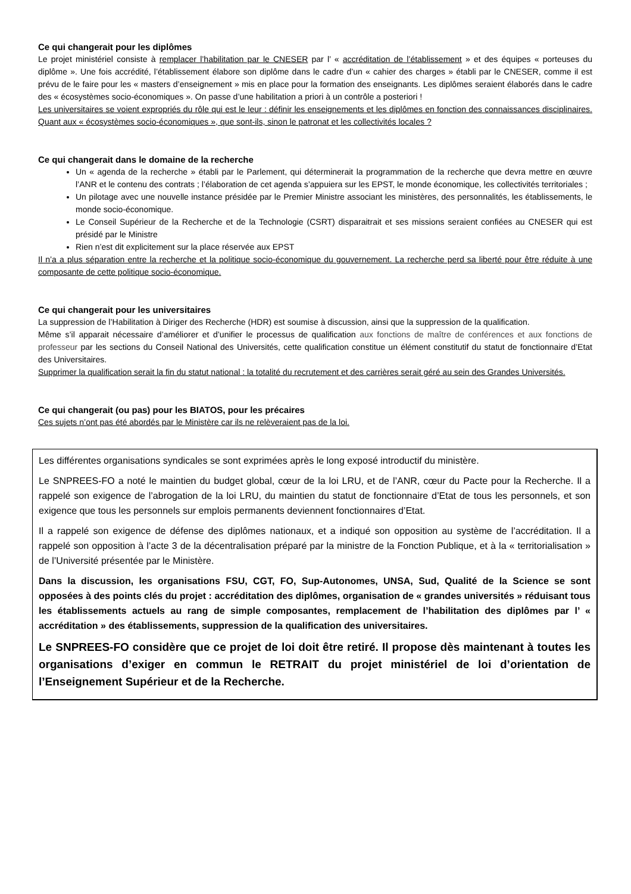Ce qui changerait pour les diplômes
Le projet ministériel consiste à remplacer l’habilitation par le CNESER par l’ « accréditation de l’établissement » et des équipes « porteuses du diplôme ». Une fois accrédité, l’établissement élabore son diplôme dans le cadre d’un « cahier des charges » établi par le CNESER, comme il est prévu de le faire pour les « masters d’enseignement » mis en place pour la formation des enseignants. Les diplômes seraient élaborés dans le cadre des « écosystèmes socio-économiques ». On passe d’une habilitation a priori à un contrôle a posteriori !
Les universitaires se voient expropriés du rôle qui est le leur : définir les enseignements et les diplômes en fonction des connaissances disciplinaires. Quant aux « écosystèmes socio-économiques », que sont-ils, sinon le patronat et les collectivités locales ?
Ce qui changerait dans le domaine de la recherche
Un « agenda de la recherche » établi par le Parlement, qui déterminerait la programmation de la recherche que devra mettre en œuvre l’ANR et le contenu des contrats ; l’élaboration de cet agenda s’appuiera sur les EPST, le monde économique, les collectivités territoriales ;
Un pilotage avec une nouvelle instance présidée par le Premier Ministre associant les ministères, des personnalités, les établissements, le monde socio-économique.
Le Conseil Supérieur de la Recherche et de la Technologie (CSRT) disparaitrait et ses missions seraient confiées au CNESER qui est présidé par le Ministre
Rien n’est dit explicitement sur la place réservée aux EPST
Il n’a a plus séparation entre la recherche et la politique socio-économique du gouvernement. La recherche perd sa liberté pour être réduite à une composante de cette politique socio-économique.
Ce qui changerait pour les universitaires
La suppression de l’Habilitation à Diriger des Recherche (HDR) est soumise à discussion, ainsi que la suppression de la qualification.
Même s’il apparait nécessaire d’améliorer et d’unifier le processus de qualification aux fonctions de maître de conférences et aux fonctions de professeur par les sections du Conseil National des Universités, cette qualification constitue un élément constitutif du statut de fonctionnaire d’Etat des Universitaires.
Supprimer la qualification serait la fin du statut national : la totalité du recrutement et des carrières serait géré au sein des Grandes Universités.
Ce qui changerait (ou pas) pour les BIATOS, pour les précaires
Ces sujets n’ont pas été abordés par le Ministère car ils ne relèveraient pas de la loi.
Les différentes organisations syndicales se sont exprimées après le long exposé introductif du ministère.
Le SNPREES-FO a noté le maintien du budget global, cœur de la loi LRU, et de l’ANR, cœur du Pacte pour la Recherche. Il a rappelé son exigence de l’abrogation de la loi LRU, du maintien du statut de fonctionnaire d’Etat de tous les personnels, et son exigence que tous les personnels sur emplois permanents deviennent fonctionnaires d’Etat.
Il a rappelé son exigence de défense des diplômes nationaux, et a indiqué son opposition au système de l’accréditation. Il a rappelé son opposition à l’acte 3 de la décentralisation préparé par la ministre de la Fonction Publique, et à la « territorialisation » de l’Université présentée par le Ministère.
Dans la discussion, les organisations FSU, CGT, FO, Sup-Autonomes, UNSA, Sud, Qualité de la Science se sont opposées à des points clés du projet : accréditation des diplômes, organisation de « grandes universités » réduisant tous les établissements actuels au rang de simple composantes, remplacement de l’habilitation des diplômes par l’ « accréditation » des établissements, suppression de la qualification des universitaires.
Le SNPREES-FO considère que ce projet de loi doit être retiré. Il propose dès maintenant à toutes les organisations d’exiger en commun le RETRAIT du projet ministériel de loi d’orientation de l’Enseignement Supérieur et de la Recherche.